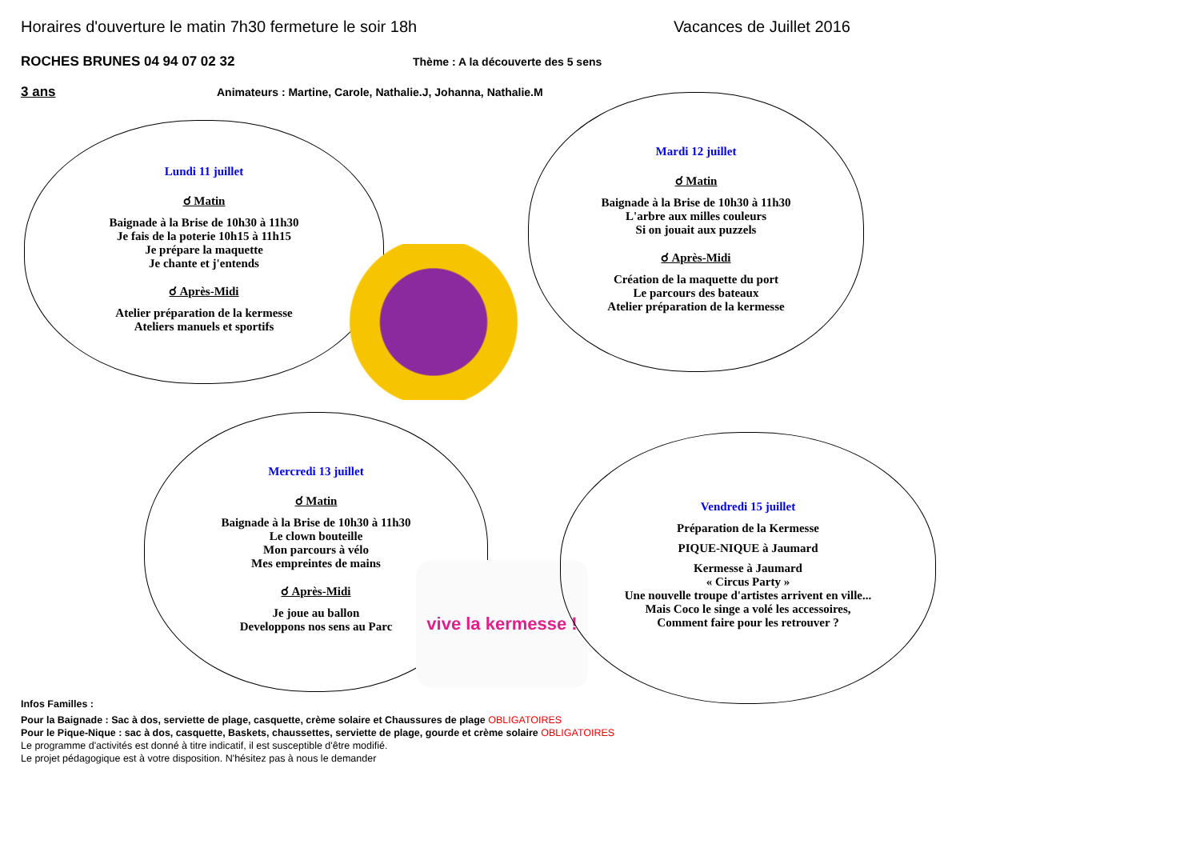Horaires d'ouverture le matin 7h30 fermeture le soir 18h Vacances de Juillet 2016
ROCHES BRUNES 04 94 07 02 32
Thème : A la découverte des 5 sens
3 ans
Animateurs : Martine, Carole, Nathalie.J, Johanna, Nathalie.M
Lundi 11 juillet
☌ Matin
Baignade à la Brise de 10h30 à 11h30
Je fais de la poterie 10h15 à 11h15
Je prépare la maquette
Je chante et j'entends
☌ Après-Midi
Atelier préparation de la kermesse
Ateliers manuels et sportifs
Mardi 12 juillet
☌ Matin
Baignade à la Brise de 10h30 à 11h30
L'arbre aux milles couleurs
Si on jouait aux puzzels
☌ Après-Midi
Création de la maquette du port
Le parcours des bateaux
Atelier préparation de la kermesse
Mercredi 13 juillet
☌ Matin
Baignade à la Brise de 10h30 à 11h30
Le clown bouteille
Mon parcours à vélo
Mes empreintes de mains
☌ Après-Midi
Je joue au ballon
Developpons nos sens au Parc
vive la kermesse !
Vendredi 15 juillet
Préparation de la Kermesse
PIQUE-NIQUE à Jaumard
Kermesse à Jaumard
« Circus Party »
Une nouvelle troupe d'artistes arrivent en ville...
Mais Coco le singe a volé les accessoires,
Comment faire pour les retrouver ?
Infos Familles :
Pour la Baignade : Sac à dos, serviette de plage, casquette, crème solaire et Chaussures de plage OBLIGATOIRES
Pour le Pique-Nique : sac à dos, casquette, Baskets, chaussettes, serviette de plage, gourde et crème solaire OBLIGATOIRES
Le programme d'activités est donné à titre indicatif, il est susceptible d'être modifié.
Le projet pédagogique est à votre disposition. N'hésitez pas à nous le demander